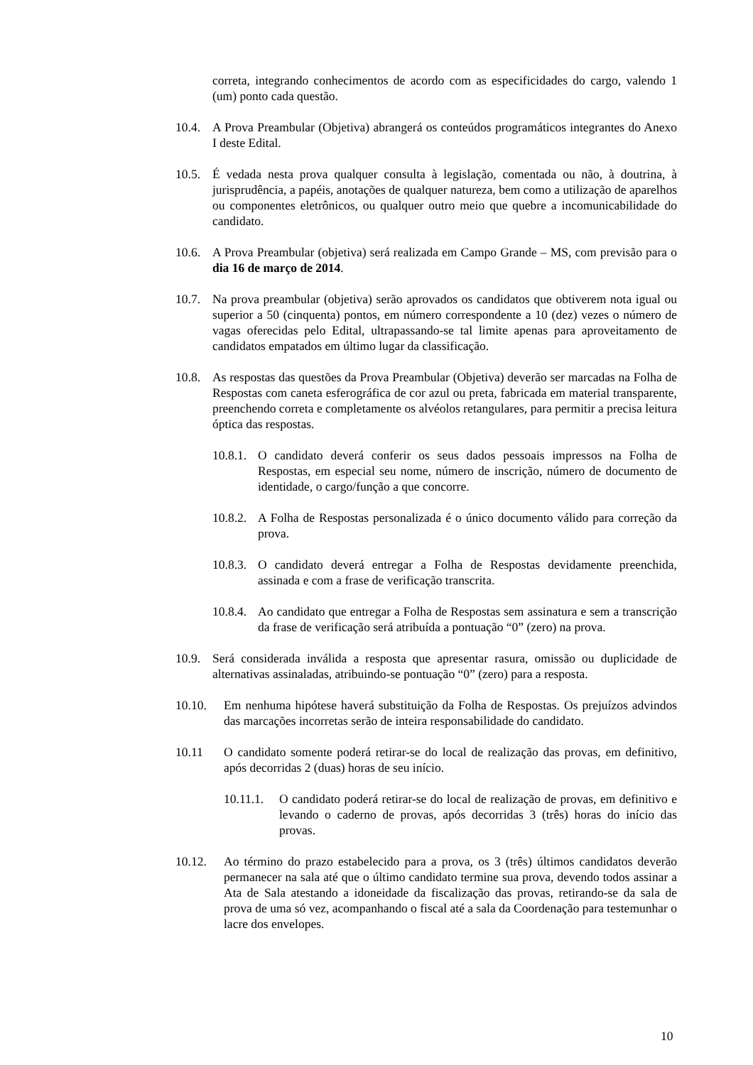correta, integrando conhecimentos de acordo com as especificidades do cargo, valendo 1 (um) ponto cada questão.
10.4.
A Prova Preambular (Objetiva) abrangerá os conteúdos programáticos integrantes do Anexo I deste Edital.
10.5.
É vedada nesta prova qualquer consulta à legislação, comentada ou não, à doutrina, à jurisprudência, a papéis, anotações de qualquer natureza, bem como a utilização de aparelhos ou componentes eletrônicos, ou qualquer outro meio que quebre a incomunicabilidade do candidato.
10.6.
A Prova Preambular (objetiva) será realizada em Campo Grande – MS, com previsão para o dia 16 de março de 2014.
10.7.
Na prova preambular (objetiva) serão aprovados os candidatos que obtiverem nota igual ou superior a 50 (cinquenta) pontos, em número correspondente a 10 (dez) vezes o número de vagas oferecidas pelo Edital, ultrapassando-se tal limite apenas para aproveitamento de candidatos empatados em último lugar da classificação.
10.8.
As respostas das questões da Prova Preambular (Objetiva) deverão ser marcadas na Folha de Respostas com caneta esferográfica de cor azul ou preta, fabricada em material transparente, preenchendo correta e completamente os alvéolos retangulares, para permitir a precisa leitura óptica das respostas.
10.8.1.
O candidato deverá conferir os seus dados pessoais impressos na Folha de Respostas, em especial seu nome, número de inscrição, número de documento de identidade, o cargo/função a que concorre.
10.8.2.
A Folha de Respostas personalizada é o único documento válido para correção da prova.
10.8.3.
O candidato deverá entregar a Folha de Respostas devidamente preenchida, assinada e com a frase de verificação transcrita.
10.8.4.
Ao candidato que entregar a Folha de Respostas sem assinatura e sem a transcrição da frase de verificação será atribuída a pontuação “0” (zero) na prova.
10.9.
Será considerada inválida a resposta que apresentar rasura, omissão ou duplicidade de alternativas assinaladas, atribuindo-se pontuação “0” (zero) para a resposta.
10.10. Em nenhuma hipótese haverá substituição da Folha de Respostas. Os prejuízos advindos das marcações incorretas serão de inteira responsabilidade do candidato.
10.11 O candidato somente poderá retirar-se do local de realização das provas, em definitivo, após decorridas 2 (duas) horas de seu início.
10.11.1.
O candidato poderá retirar-se do local de realização de provas, em definitivo e levando o caderno de provas, após decorridas 3 (três) horas do início das provas.
10.12. Ao término do prazo estabelecido para a prova, os 3 (três) últimos candidatos deverão permanecer na sala até que o último candidato termine sua prova, devendo todos assinar a Ata de Sala atestando a idoneidade da fiscalização das provas, retirando-se da sala de prova de uma só vez, acompanhando o fiscal até a sala da Coordenação para testemunhar o lacre dos envelopes.
10